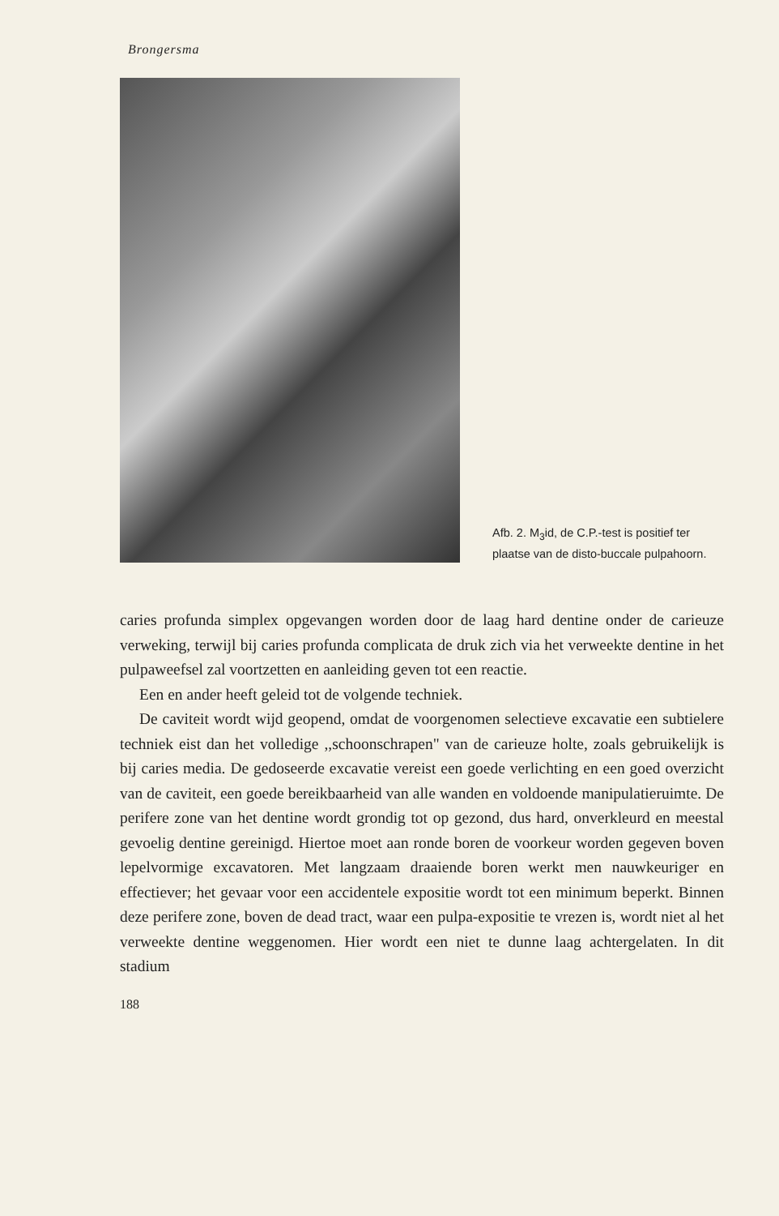Brongersma
Afb. 2. M<sub>3</sub>id, de C.P.-test is positief ter plaatse van de disto-buccale pulpahoorn.
caries profunda simplex opgevangen worden door de laag hard dentine onder de carieuze verweking, terwijl bij caries profunda complicata de druk zich via het verweekte dentine in het pulpaweefsel zal voortzetten en aanleiding geven tot een reactie.
Een en ander heeft geleid tot de volgende techniek.
De caviteit wordt wijd geopend, omdat de voorgenomen selectieve excavatie een subtielere techniek eist dan het volledige ,,schoonschrapen" van de carieuze holte, zoals gebruikelijk is bij caries media. De gedoseerde excavatie vereist een goede verlichting en een goed overzicht van de caviteit, een goede bereikbaarheid van alle wanden en voldoende manipulatieruimte. De perifere zone van het dentine wordt grondig tot op gezond, dus hard, onverkleurd en meestal gevoelig dentine gereinigd. Hiertoe moet aan ronde boren de voorkeur worden gegeven boven lepelvormige excavatoren. Met langzaam draaiende boren werkt men nauwkeuriger en effectiever; het gevaar voor een accidentele expositie wordt tot een minimum beperkt. Binnen deze perifere zone, boven de dead tract, waar een pulpa-expositie te vrezen is, wordt niet al het verweekte dentine weggenomen. Hier wordt een niet te dunne laag achtergelaten. In dit stadium
188